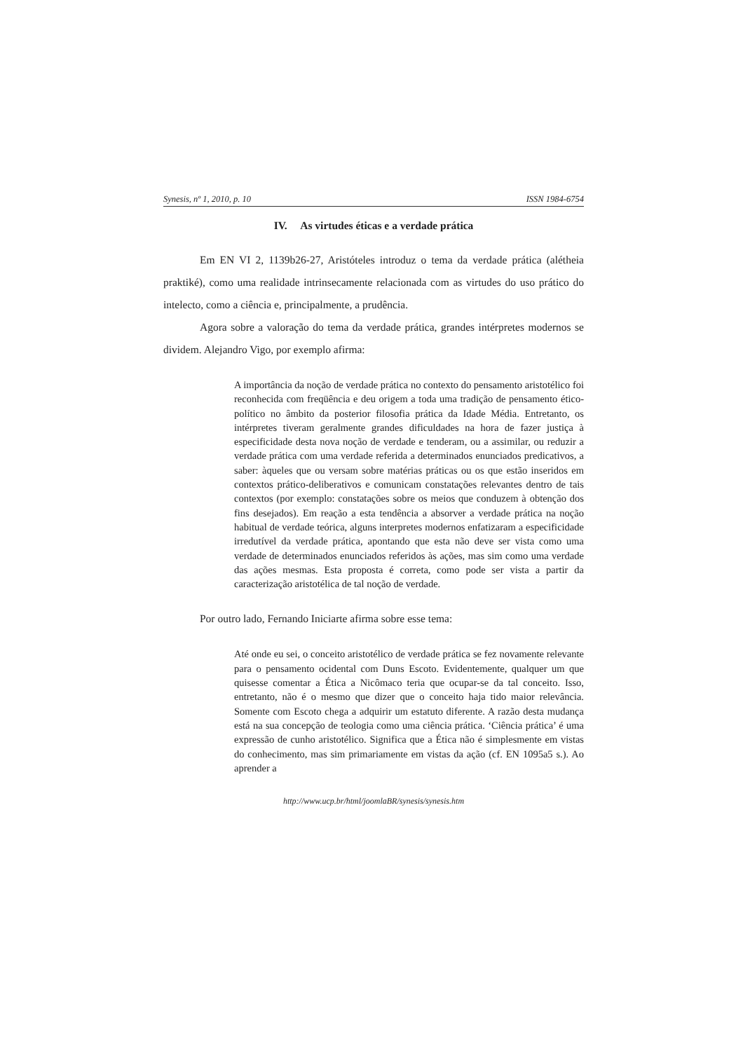Synesis, nº 1, 2010, p. 10 ISSN 1984-6754
IV. As virtudes éticas e a verdade prática
Em EN VI 2, 1139b26-27, Aristóteles introduz o tema da verdade prática (alétheia praktiké), como uma realidade intrinsecamente relacionada com as virtudes do uso prático do intelecto, como a ciência e, principalmente, a prudência.
Agora sobre a valoração do tema da verdade prática, grandes intérpretes modernos se dividem. Alejandro Vigo, por exemplo afirma:
A importância da noção de verdade prática no contexto do pensamento aristotélico foi reconhecida com freqüência e deu origem a toda uma tradição de pensamento ético-político no âmbito da posterior filosofia prática da Idade Média. Entretanto, os intérpretes tiveram geralmente grandes dificuldades na hora de fazer justiça à especificidade desta nova noção de verdade e tenderam, ou a assimilar, ou reduzir a verdade prática com uma verdade referida a determinados enunciados predicativos, a saber: àqueles que ou versam sobre matérias práticas ou os que estão inseridos em contextos prático-deliberativos e comunicam constatações relevantes dentro de tais contextos (por exemplo: constatações sobre os meios que conduzem à obtenção dos fins desejados). Em reação a esta tendência a absorver a verdade prática na noção habitual de verdade teórica, alguns interpretes modernos enfatizaram a especificidade irredutível da verdade prática, apontando que esta não deve ser vista como uma verdade de determinados enunciados referidos às ações, mas sim como uma verdade das ações mesmas. Esta proposta é correta, como pode ser vista a partir da caracterização aristotélica de tal noção de verdade.
Por outro lado, Fernando Iniciarte afirma sobre esse tema:
Até onde eu sei, o conceito aristotélico de verdade prática se fez novamente relevante para o pensamento ocidental com Duns Escoto. Evidentemente, qualquer um que quisesse comentar a Ética a Nicômaco teria que ocupar-se da tal conceito. Isso, entretanto, não é o mesmo que dizer que o conceito haja tido maior relevância. Somente com Escoto chega a adquirir um estatuto diferente. A razão desta mudança está na sua concepção de teologia como uma ciência prática. ‘Ciência prática’ é uma expressão de cunho aristotélico. Significa que a Ética não é simplesmente em vistas do conhecimento, mas sim primariamente em vistas da ação (cf. EN 1095a5 s.). Ao aprender a
http://www.ucp.br/html/joomlaBR/synesis/synesis.htm